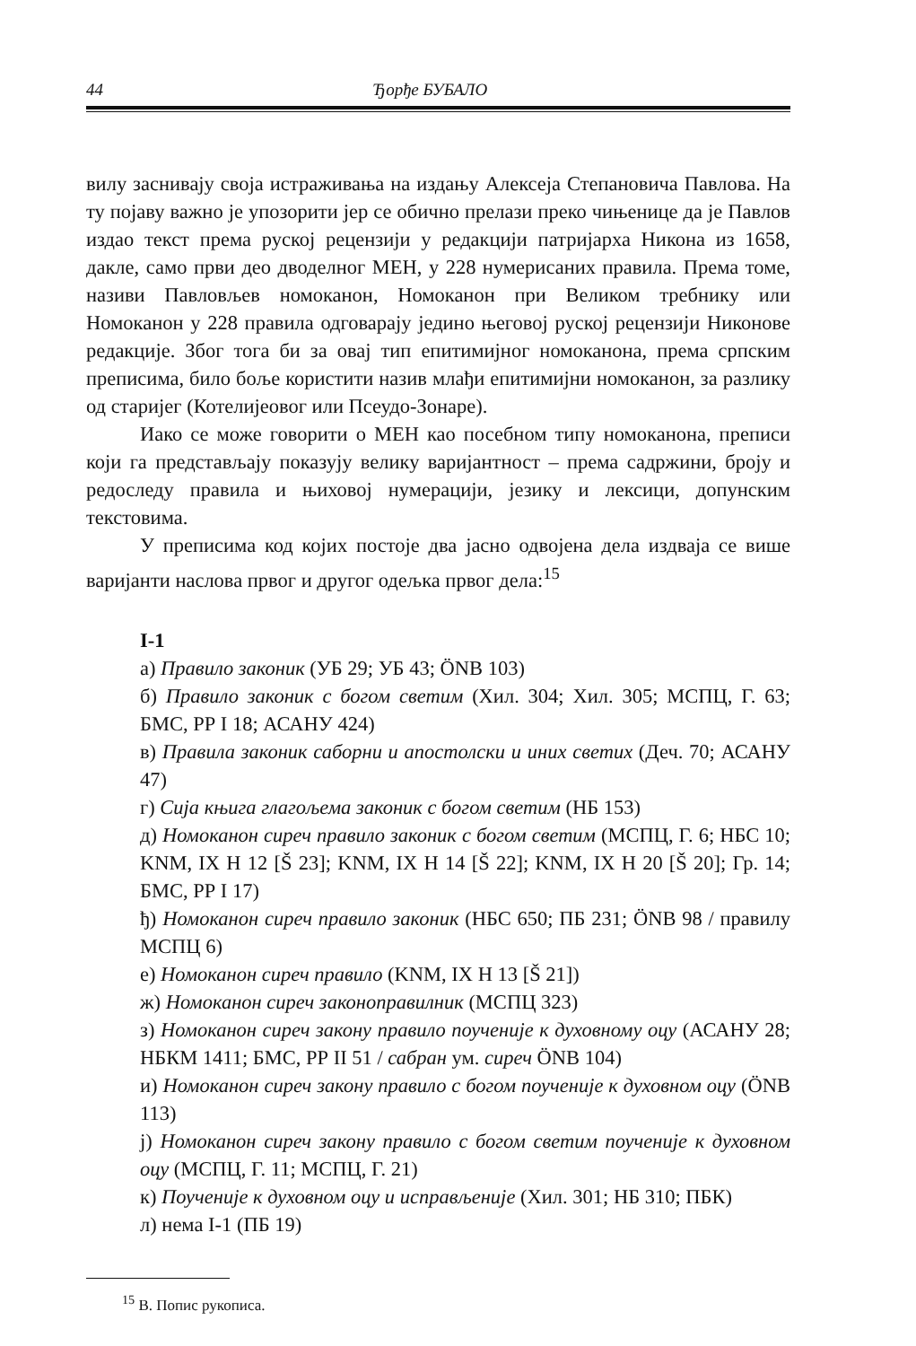44 Ђорђе БУБАЛО
вилу заснивају своја истраживања на издању Алексеја Степановича Павлова. На ту појаву важно је упозорити јер се обично прелази преко чињенице да је Павлов издао текст према руској рецензији у редакцији патријарха Никона из 1658, дакле, само први део дводелног МЕН, у 228 нумерисаних правила. Према томе, називи Павловљев номоканон, Номоканон при Великом требнику или Номоканон у 228 правила одговарају једино његовој руској рецензији Никонове редакције. Због тога би за овај тип епитимијног номоканона, према српским преписима, било боље користити назив млађи епитимијни номоканон, за разлику од старијег (Котелијеовог или Псеудо-Зонаре).
Иако се може говорити о МЕН као посебном типу номоканона, преписи који га представљају показују велику варијантност – према садржини, броју и редоследу правила и њиховој нумерацији, језику и лексици, допунским текстовима.
У преписима код којих постоје два јасно одвојена дела издваја се више варијанти наслова првог и другог одељка првог дела:<sup>15</sup>
I-1
а) Правило законик (УБ 29; УБ 43; ÖNB 103)
б) Правило законик с богом светим (Хил. 304; Хил. 305; МСПЦ, Г. 63; БМС, РР I 18; АСАНУ 424)
в) Правила законик саборни и апостолски и иних светих (Деч. 70; АСАНУ 47)
г) Сија књига глагољема законик с богом светим (НБ 153)
д) Номоканон сиреч правило законик с богом светим (МСПЦ, Г. 6; НБС 10; KNM, IX H 12 [Š 23]; KNM, IX H 14 [Š 22]; KNM, IX H 20 [Š 20]; Гр. 14; БМС, РР I 17)
ђ) Номоканон сиреч правило законик (НБС 650; ПБ 231; ÖNB 98 / правилу МСПЦ 6)
е) Номоканон сиреч правило (KNM, IX H 13 [Š 21])
ж) Номоканон сиреч законоправилник (МСПЦ 323)
з) Номоканон сиреч закону правило поученије к духовному оцу (АСАНУ 28; НБКМ 1411; БМС, РР II 51 / сабран ум. сиреч ÖNB 104)
и) Номоканон сиреч закону правило с богом поученије к духовном оцу (ÖNB 113)
ј) Номоканон сиреч закону правило с богом светим поученије к духовном оцу (МСПЦ, Г. 11; МСПЦ, Г. 21)
к) Поученије к духовном оцу и исправљеније (Хил. 301; НБ 310; ПБК)
л) нема I-1 (ПБ 19)
<sup>15</sup> В. Попис рукописа.